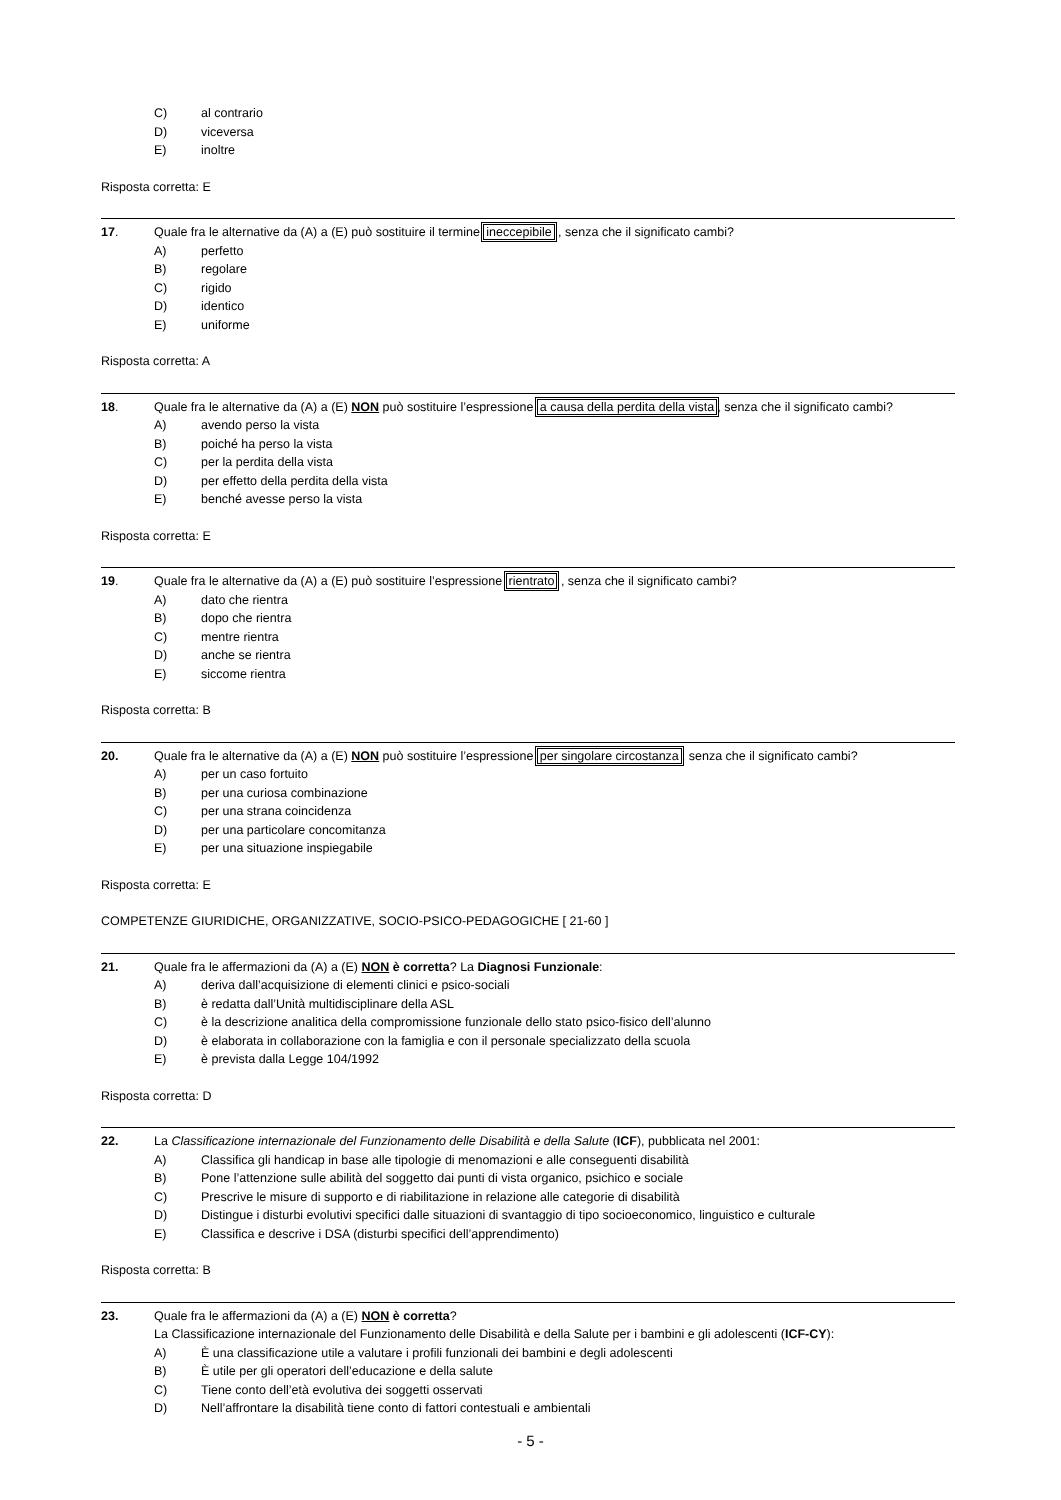C) al contrario
D) viceversa
E) inoltre
Risposta corretta: E
17. Quale fra le alternative da (A) a (E) può sostituire il termine ineccepibile , senza che il significato cambi?
A) perfetto
B) regolare
C) rigido
D) identico
E) uniforme
Risposta corretta: A
18. Quale fra le alternative da (A) a (E) NON può sostituire l’espressione a causa della perdita della vista, senza che il significato cambi?
A) avendo perso la vista
B) poiché ha perso la vista
C) per la perdita della vista
D) per effetto della perdita della vista
E) benché avesse perso la vista
Risposta corretta: E
19. Quale fra le alternative da (A) a (E) può sostituire l’espressione rientrato , senza che il significato cambi?
A) dato che rientra
B) dopo che rientra
C) mentre rientra
D) anche se rientra
E) siccome rientra
Risposta corretta: B
20. Quale fra le alternative da (A) a (E) NON può sostituire l’espressione per singolare circostanza, senza che il significato cambi?
A) per un caso fortuito
B) per una curiosa combinazione
C) per una strana coincidenza
D) per una particolare concomitanza
E) per una situazione inspiegabile
Risposta corretta: E
COMPETENZE GIURIDICHE, ORGANIZZATIVE, SOCIO-PSICO-PEDAGOGICHE [ 21-60 ]
21. Quale fra le affermazioni da (A) a (E) NON è corretta? La Diagnosi Funzionale:
A) deriva dall’acquisizione di elementi clinici e psico-sociali
B) è redatta dall’Unità multidisciplinare della ASL
C) è la descrizione analitica della compromissione funzionale dello stato psico-fisico dell’alunno
D) è elaborata in collaborazione con la famiglia e con il personale specializzato della scuola
E) è prevista dalla Legge 104/1992
Risposta corretta: D
22. La Classificazione internazionale del Funzionamento delle Disabilità e della Salute (ICF), pubblicata nel 2001:
A) Classifica gli handicap in base alle tipologie di menomazioni e alle conseguenti disabilità
B) Pone l’attenzione sulle abilità del soggetto dai punti di vista organico, psichico e sociale
C) Prescrive le misure di supporto e di riabilitazione in relazione alle categorie di disabilità
D) Distingue i disturbi evolutivi specifici dalle situazioni di svantaggio di tipo socioeconomico, linguistico e culturale
E) Classifica e descrive i DSA (disturbi specifici dell’apprendimento)
Risposta corretta: B
23. Quale fra le affermazioni da (A) a (E) NON è corretta?
La Classificazione internazionale del Funzionamento delle Disabilità e della Salute per i bambini e gli adolescenti (ICF-CY):
A) È una classificazione utile a valutare i profili funzionali dei bambini e degli adolescenti
B) È utile per gli operatori dell’educazione e della salute
C) Tiene conto dell’età evolutiva dei soggetti osservati
D) Nell’affrontare la disabilità tiene conto di fattori contestuali e ambientali
- 5 -